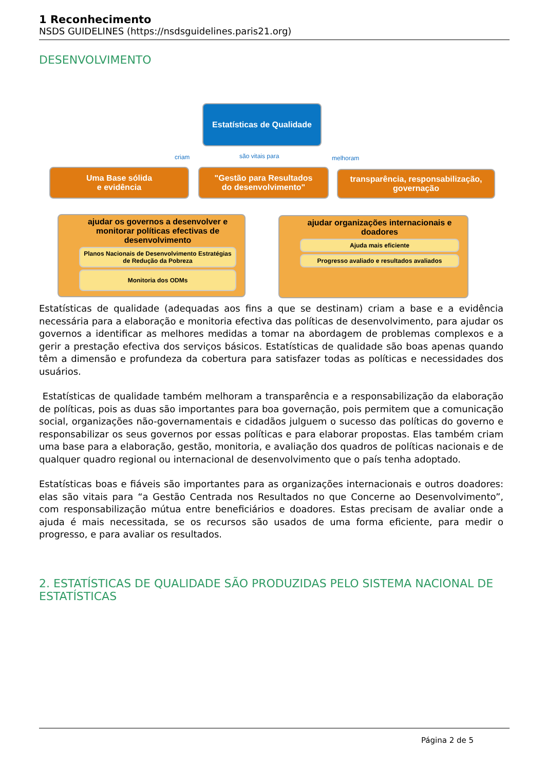1 Reconhecimento
NSDS GUIDELINES (https://nsdsguidelines.paris21.org)
DESENVOLVIMENTO
Estatísticas de Qualidade
criam são vitais para melhoram
Uma Base sólida
e evidência
"Gestão para Resultados
do desenvolvimento"
transparência, responsabilização,
governação
ajudar os governos a desenvolver e monitorar políticas efectivas de desenvolvimento
Planos Nacionais de Desenvolvimento Estratégias de Redução da Pobreza
Monitoria dos ODMs
ajudar organizações internacionais e doadores
Ajuda mais eficiente
Progresso avaliado e resultados avaliados
Estatísticas de qualidade (adequadas aos fins a que se destinam) criam a base e a evidência necessária para a elaboração e monitoria efectiva das políticas de desenvolvimento, para ajudar os governos a identificar as melhores medidas a tomar na abordagem de problemas complexos e a gerir a prestação efectiva dos serviços básicos. Estatísticas de qualidade são boas apenas quando têm a dimensão e profundeza da cobertura para satisfazer todas as políticas e necessidades dos usuários.
Estatísticas de qualidade também melhoram a transparência e a responsabilização da elaboração de políticas, pois as duas são importantes para boa governação, pois permitem que a comunicação social, organizações não-governamentais e cidadãos julguem o sucesso das políticas do governo e responsabilizar os seus governos por essas políticas e para elaborar propostas. Elas também criam uma base para a elaboração, gestão, monitoria, e avaliação dos quadros de políticas nacionais e de qualquer quadro regional ou internacional de desenvolvimento que o país tenha adoptado.
Estatísticas boas e fiáveis são importantes para as organizações internacionais e outros doadores: elas são vitais para “a Gestão Centrada nos Resultados no que Concerne ao Desenvolvimento”, com responsabilização mútua entre beneficiários e doadores. Estas precisam de avaliar onde a ajuda é mais necessitada, se os recursos são usados de uma forma eficiente, para medir o progresso, e para avaliar os resultados.
2. ESTATÍSTICAS DE QUALIDADE SÃO PRODUZIDAS PELO SISTEMA NACIONAL DE ESTATÍSTICAS
Página 2 de 5